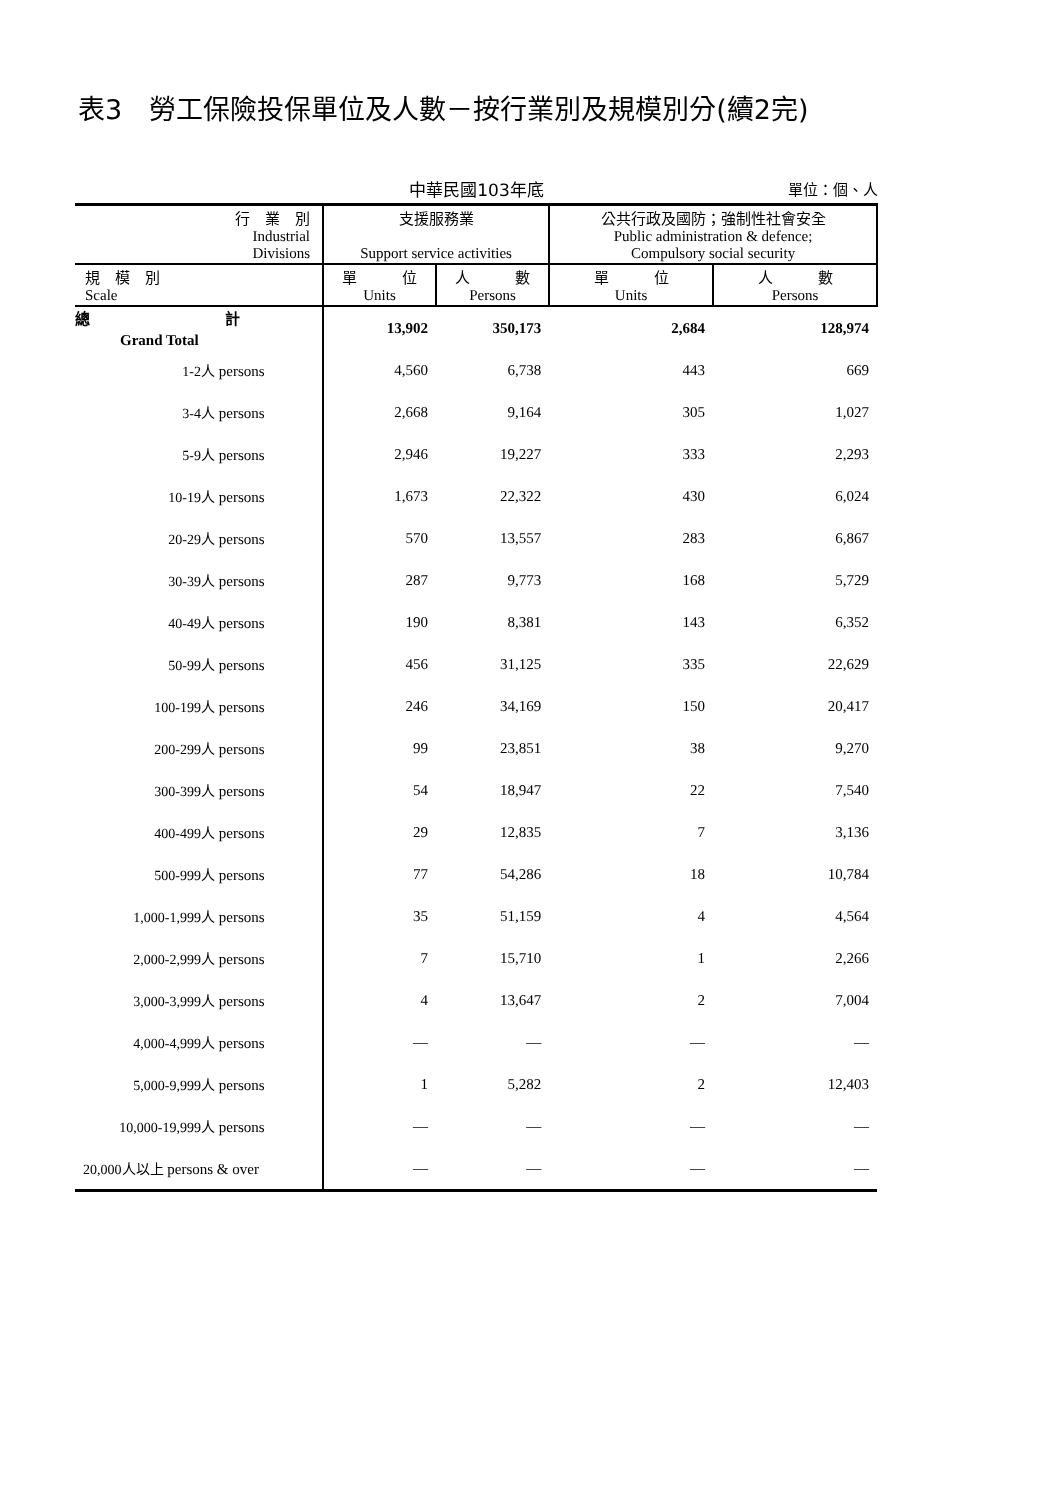表3　勞工保險投保單位及人數－按行業別及規模別分(續2完)
中華民國103年底
單位：個、人
| 行 業 別 Industrial Divisions | 支援服務業 Support service activities | | 公共行政及國防；強制性社會安全 Public administration & defence; Compulsory social security | |
| --- | --- | --- | --- | --- |
| 規 模 別 Scale | 單 位 Units | 人 數 Persons | 單 位 Units | 人 數 Persons |
| 總 計 Grand Total | 13,902 | 350,173 | 2,684 | 128,974 |
| 1-2人 persons | 4,560 | 6,738 | 443 | 669 |
| 3-4人 persons | 2,668 | 9,164 | 305 | 1,027 |
| 5-9人 persons | 2,946 | 19,227 | 333 | 2,293 |
| 10-19人 persons | 1,673 | 22,322 | 430 | 6,024 |
| 20-29人 persons | 570 | 13,557 | 283 | 6,867 |
| 30-39人 persons | 287 | 9,773 | 168 | 5,729 |
| 40-49人 persons | 190 | 8,381 | 143 | 6,352 |
| 50-99人 persons | 456 | 31,125 | 335 | 22,629 |
| 100-199人 persons | 246 | 34,169 | 150 | 20,417 |
| 200-299人 persons | 99 | 23,851 | 38 | 9,270 |
| 300-399人 persons | 54 | 18,947 | 22 | 7,540 |
| 400-499人 persons | 29 | 12,835 | 7 | 3,136 |
| 500-999人 persons | 77 | 54,286 | 18 | 10,784 |
| 1,000-1,999人 persons | 35 | 51,159 | 4 | 4,564 |
| 2,000-2,999人 persons | 7 | 15,710 | 1 | 2,266 |
| 3,000-3,999人 persons | 4 | 13,647 | 2 | 7,004 |
| 4,000-4,999人 persons | — | — | — | — |
| 5,000-9,999人 persons | 1 | 5,282 | 2 | 12,403 |
| 10,000-19,999人 persons | — | — | — | — |
| 20,000人以上 persons & over | — | — | — | — |